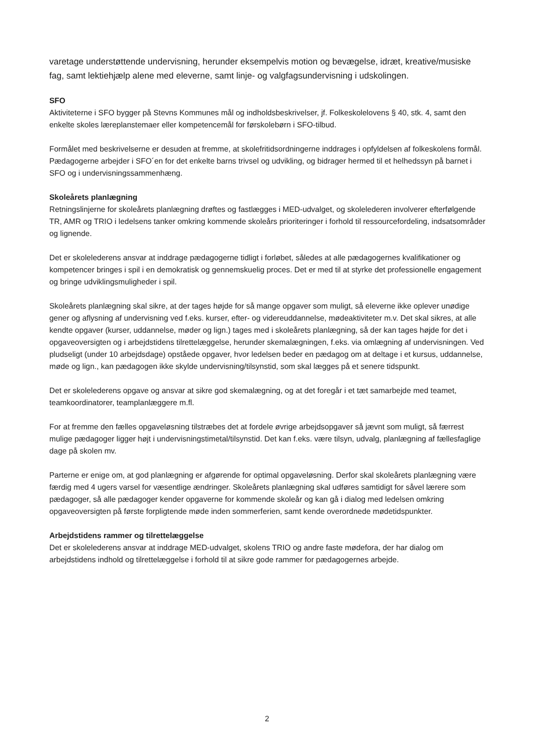varetage understøttende undervisning, herunder eksempelvis motion og bevægelse, idræt, kreative/musiske fag, samt lektiehjælp alene med eleverne, samt linje- og valgfagsundervisning i udskolingen.
SFO
Aktiviteterne i SFO bygger på Stevns Kommunes mål og indholdsbeskrivelser, jf. Folkeskolelovens § 40, stk. 4, samt den enkelte skoles læreplanstemaer eller kompetencemål for førskolebørn i SFO-tilbud.
Formålet med beskrivelserne er desuden at fremme, at skolefritidsordningerne inddrages i opfyldelsen af folkeskolens formål. Pædagogerne arbejder i SFO´en for det enkelte barns trivsel og udvikling, og bidrager hermed til et helhedssyn på barnet i SFO og i undervisningssammenhæng.
Skoleårets planlægning
Retningslinjerne for skoleårets planlægning drøftes og fastlægges i MED-udvalget, og skolelederen involverer efterfølgende TR, AMR og TRIO i ledelsens tanker omkring kommende skoleårs prioriteringer i forhold til ressourcefordeling, indsatsområder og lignende.
Det er skolelederens ansvar at inddrage pædagogerne tidligt i forløbet, således at alle pædagogernes kvalifikationer og kompetencer bringes i spil i en demokratisk og gennemskuelig proces. Det er med til at styrke det professionelle engagement og bringe udviklingsmuligheder i spil.
Skoleårets planlægning skal sikre, at der tages højde for så mange opgaver som muligt, så eleverne ikke oplever unødige gener og aflysning af undervisning ved f.eks. kurser, efter- og videreuddannelse, mødeaktiviteter m.v. Det skal sikres, at alle kendte opgaver (kurser, uddannelse, møder og lign.) tages med i skoleårets planlægning, så der kan tages højde for det i opgaveoversigten og i arbejdstidens tilrettelæggelse, herunder skemalægningen, f.eks. via omlægning af undervisningen. Ved pludseligt (under 10 arbejdsdage) opståede opgaver, hvor ledelsen beder en pædagog om at deltage i et kursus, uddannelse, møde og lign., kan pædagogen ikke skylde undervisning/tilsynstid, som skal lægges på et senere tidspunkt.
Det er skolelederens opgave og ansvar at sikre god skemalægning, og at det foregår i et tæt samarbejde med teamet, teamkoordinatorer, teamplanlæggere m.fl.
For at fremme den fælles opgaveløsning tilstræbes det at fordele øvrige arbejdsopgaver så jævnt som muligt, så færrest mulige pædagoger ligger højt i undervisningstimetal/tilsynstid. Det kan f.eks. være tilsyn, udvalg, planlægning af fællesfaglige dage på skolen mv.
Parterne er enige om, at god planlægning er afgørende for optimal opgaveløsning. Derfor skal skoleårets planlægning være færdig med 4 ugers varsel for væsentlige ændringer. Skoleårets planlægning skal udføres samtidigt for såvel lærere som pædagoger, så alle pædagoger kender opgaverne for kommende skoleår og kan gå i dialog med ledelsen omkring opgaveoversigten på første forpligtende møde inden sommerferien, samt kende overordnede mødetidspunkter.
Arbejdstidens rammer og tilrettelæggelse
Det er skolelederens ansvar at inddrage MED-udvalget, skolens TRIO og andre faste mødefora, der har dialog om arbejdstidens indhold og tilrettelæggelse i forhold til at sikre gode rammer for pædagogernes arbejde.
2